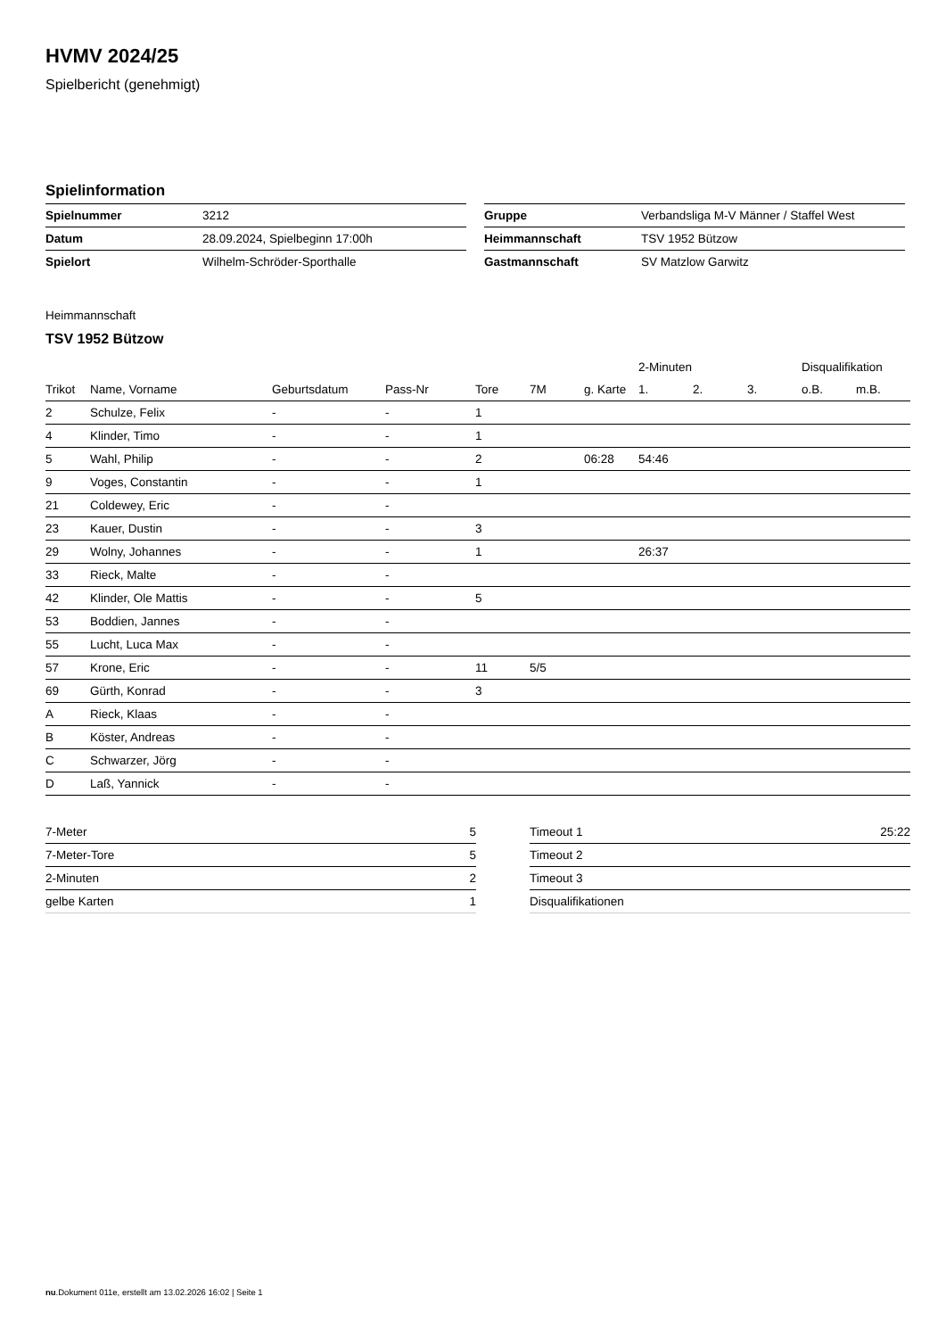HVMV 2024/25
Spielbericht (genehmigt)
Spielinformation
| Spielnummer | 3212 |
| Datum | 28.09.2024, Spielbeginn 17:00h |
| Spielort | Wilhelm-Schröder-Sporthalle |
| Gruppe | Verbandsliga M-V Männer / Staffel West |
| Heimmannschaft | TSV 1952 Bützow |
| Gastmannschaft | SV Matzlow Garwitz |
Heimmannschaft
TSV 1952 Bützow
| | | | | | | | 2-Minuten | | | Disqualifikation | |
| --- | --- | --- | --- | --- | --- | --- | --- | --- | --- | --- | --- |
| Trikot | Name, Vorname | Geburtsdatum | Pass-Nr | Tore | 7M | g. Karte | 1. | 2. | 3. | o.B. | m.B. |
| 2 | Schulze, Felix | - | - | 1 | | | | | | | |
| 4 | Klinder, Timo | - | - | 1 | | | | | | | |
| 5 | Wahl, Philip | - | - | 2 | | 06:28 | 54:46 | | | | |
| 9 | Voges, Constantin | - | - | 1 | | | | | | | |
| 21 | Coldewey, Eric | - | - | | | | | | | | |
| 23 | Kauer, Dustin | - | - | 3 | | | | | | | |
| 29 | Wolny, Johannes | - | - | 1 | | | 26:37 | | | | |
| 33 | Rieck, Malte | - | - | | | | | | | | |
| 42 | Klinder, Ole Mattis | - | - | 5 | | | | | | | |
| 53 | Boddien, Jannes | - | - | | | | | | | | |
| 55 | Lucht, Luca Max | - | - | | | | | | | | |
| 57 | Krone, Eric | - | - | 11 | 5/5 | | | | | | |
| 69 | Gürth, Konrad | - | - | 3 | | | | | | | |
| A | Rieck, Klaas | - | - | | | | | | | | |
| B | Köster, Andreas | - | - | | | | | | | | |
| C | Schwarzer, Jörg | - | - | | | | | | | | |
| D | Laß, Yannick | - | - | | | | | | | | |
| 7-Meter | 5 |
| 7-Meter-Tore | 5 |
| 2-Minuten | 2 |
| gelbe Karten | 1 |
| Timeout 1 | 25:22 |
| Timeout 2 | |
| Timeout 3 | |
| Disqualifikationen | |
nu.Dokument 011e, erstellt am 13.02.2026 16:02 | Seite 1